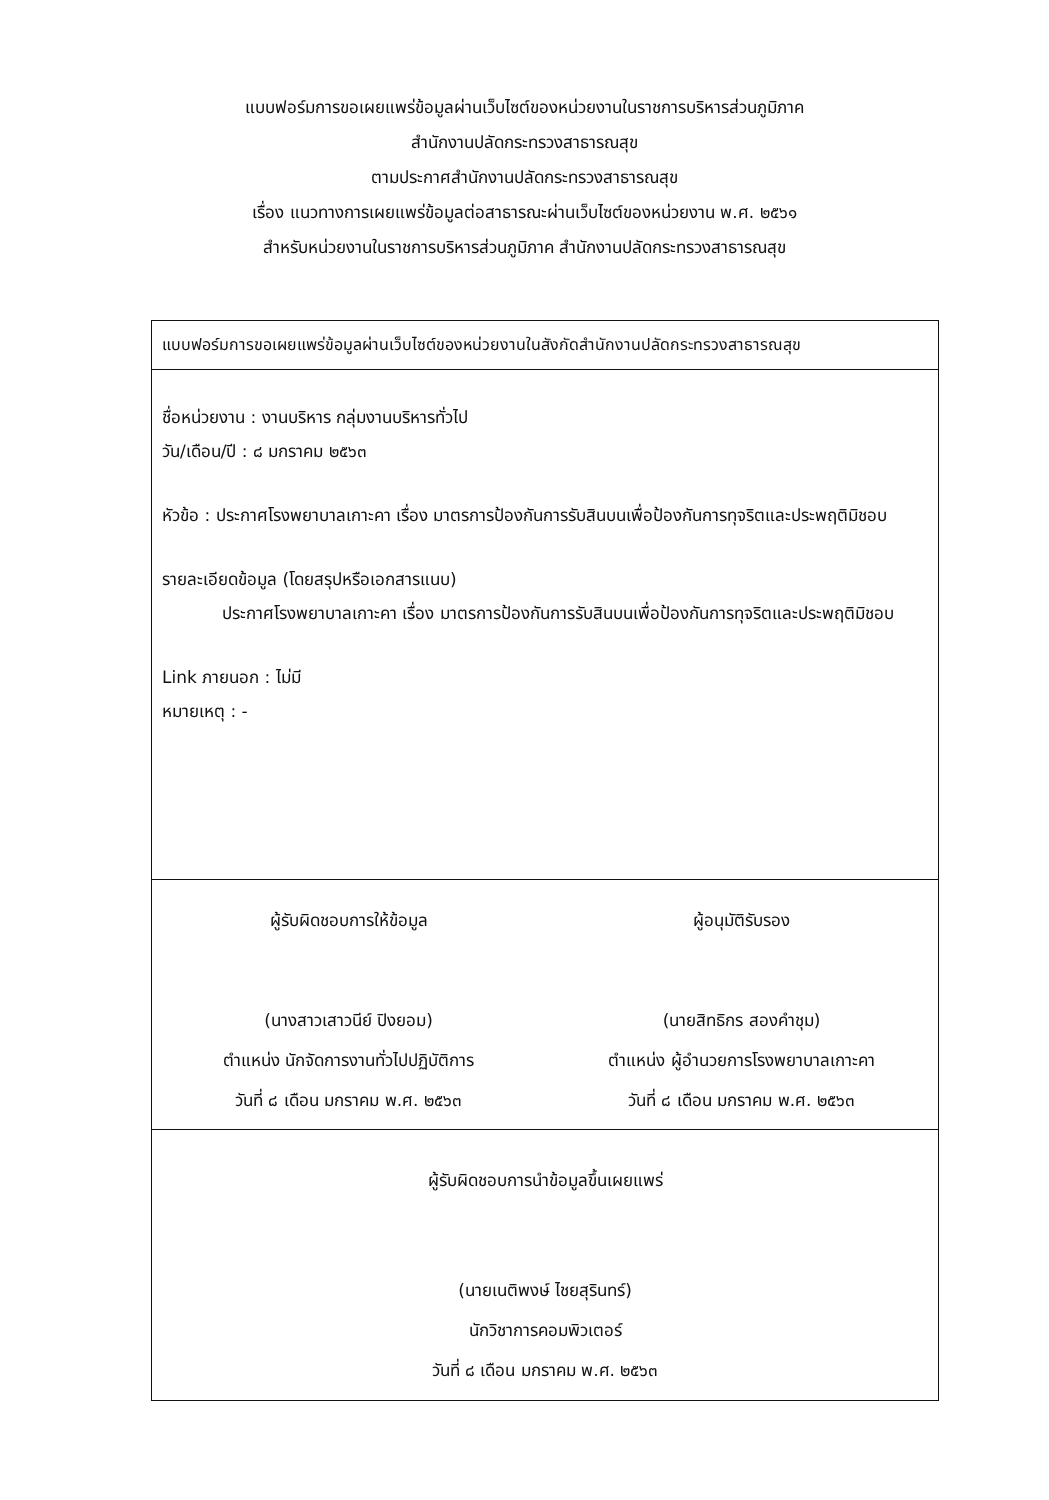แบบฟอร์มการขอเผยแพร่ข้อมูลผ่านเว็บไซต์ของหน่วยงานในราชการบริหารส่วนภูมิภาค
สำนักงานปลัดกระทรวงสาธารณสุข
ตามประกาศสำนักงานปลัดกระทรวงสาธารณสุข
เรื่อง แนวทางการเผยแพร่ข้อมูลต่อสาธารณะผ่านเว็บไซต์ของหน่วยงาน พ.ศ. ๒๕๖๑
สำหรับหน่วยงานในราชการบริหารส่วนภูมิภาค สำนักงานปลัดกระทรวงสาธารณสุข
แบบฟอร์มการขอเผยแพร่ข้อมูลผ่านเว็บไซต์ของหน่วยงานในสังกัดสำนักงานปลัดกระทรวงสาธารณสุข
ชื่อหน่วยงาน : งานบริหาร กลุ่มงานบริหารทั่วไป
วัน/เดือน/ปี : ๘ มกราคม ๒๕๖๓
หัวข้อ : ประกาศโรงพยาบาลเกาะคา เรื่อง มาตรการป้องกันการรับสินบนเพื่อป้องกันการทุจริตและประพฤติมิชอบ
รายละเอียดข้อมูล (โดยสรุปหรือเอกสารแนบ)
ประกาศโรงพยาบาลเกาะคา เรื่อง มาตรการป้องกันการรับสินบนเพื่อป้องกันการทุจริตและประพฤติมิชอบ
Link ภายนอก : ไม่มี
หมายเหตุ : -
ผู้รับผิดชอบการให้ข้อมูล
(นางสาวเสาวนีย์ ปิงยอม)
ตำแหน่ง นักจัดการงานทั่วไปปฏิบัติการ
วันที่ ๘ เดือน มกราคม พ.ศ. ๒๕๖๓
ผู้อนุมัติรับรอง
(นายสิทธิกร สองคำชุม)
ตำแหน่ง ผู้อำนวยการโรงพยาบาลเกาะคา
วันที่ ๘ เดือน มกราคม พ.ศ. ๒๕๖๓
ผู้รับผิดชอบการนำข้อมูลขึ้นเผยแพร่
(นายเนติพงษ์ ไชยสุรินทร์)
นักวิชาการคอมพิวเตอร์
วันที่ ๘ เดือน มกราคม พ.ศ. ๒๕๖๓